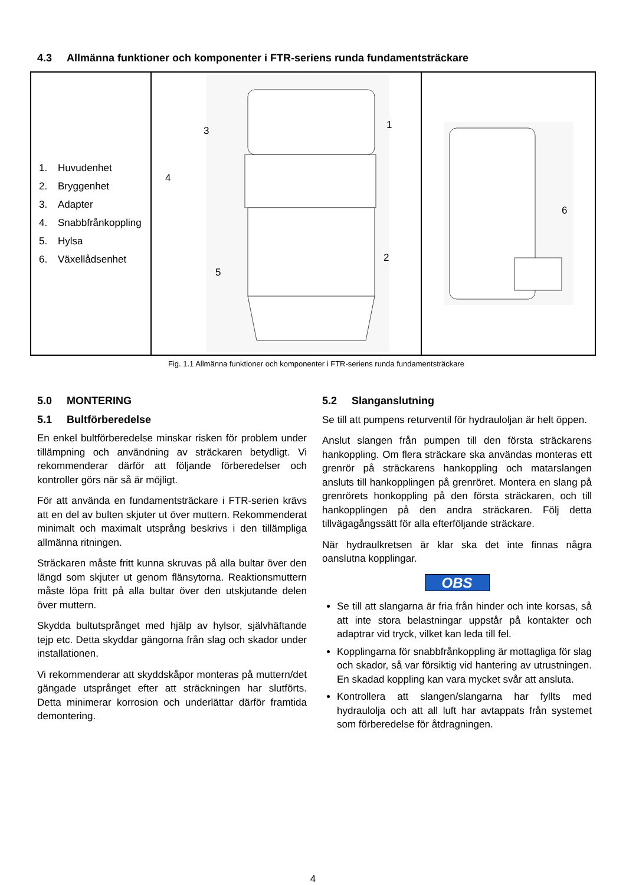4.3 Allmänna funktioner och komponenter i FTR-seriens runda fundamentsträckare
| 1. Huvudenhet 2. Bryggenhet 3. Adapter 4. Snabbfrånkoppling 5. Hylsa 6. Växellådsenhet | 3 1 4 2 5 | 6 |
Fig. 1.1 Allmänna funktioner och komponenter i FTR-seriens runda fundamentsträckare
5.0 MONTERING
5.1 Bultförberedelse
En enkel bultförberedelse minskar risken för problem under tillämpning och användning av sträckaren betydligt. Vi rekommenderar därför att följande förberedelser och kontroller görs när så är möjligt.
För att använda en fundamentsträckare i FTR-serien krävs att en del av bulten skjuter ut över muttern. Rekommenderat minimalt och maximalt utsprång beskrivs i den tillämpliga allmänna ritningen.
Sträckaren måste fritt kunna skruvas på alla bultar över den längd som skjuter ut genom flänsytorna. Reaktionsmuttern måste löpa fritt på alla bultar över den utskjutande delen över muttern.
Skydda bultutsprånget med hjälp av hylsor, självhäftande tejp etc. Detta skyddar gängorna från slag och skador under installationen.
Vi rekommenderar att skyddskåpor monteras på muttern/det gängade utsprånget efter att sträckningen har slutförts. Detta minimerar korrosion och underlättar därför framtida demontering.
5.2 Slanganslutning
Se till att pumpens returventil för hydrauloljan är helt öppen.
Anslut slangen från pumpen till den första sträckarens hankoppling. Om flera sträckare ska användas monteras ett grenrör på sträckarens hankoppling och matarslangen ansluts till hankopplingen på grenröret. Montera en slang på grenrörets honkoppling på den första sträckaren, och till hankopplingen på den andra sträckaren. Följ detta tillvägagångssätt för alla efterföljande sträckare.
När hydraulkretsen är klar ska det inte finnas några oanslutna kopplingar.
OBS
Se till att slangarna är fria från hinder och inte korsas, så att inte stora belastningar uppstår på kontakter och adaptrar vid tryck, vilket kan leda till fel.
Kopplingarna för snabbfrånkoppling är mottagliga för slag och skador, så var försiktig vid hantering av utrustningen. En skadad koppling kan vara mycket svår att ansluta.
Kontrollera att slangen/slangarna har fyllts med hydraulolja och att all luft har avtappats från systemet som förberedelse för åtdragningen.
4